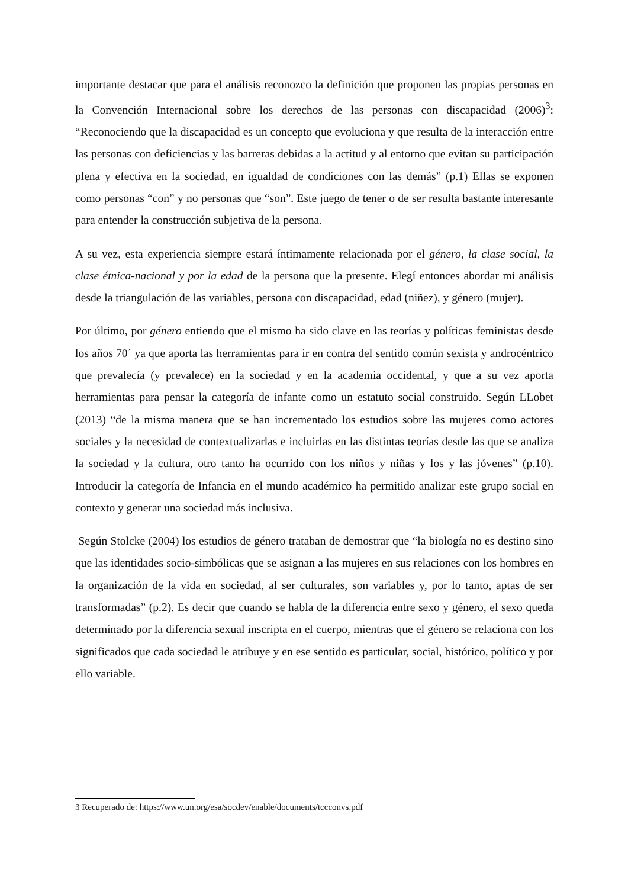importante destacar que para el análisis reconozco la definición que proponen las propias personas en la Convención Internacional sobre los derechos de las personas con discapacidad (2006)<sup>3</sup>: “Reconociendo que la discapacidad es un concepto que evoluciona y que resulta de la interacción entre las personas con deficiencias y las barreras debidas a la actitud y al entorno que evitan su participación plena y efectiva en la sociedad, en igualdad de condiciones con las demás” (p.1) Ellas se exponen como personas “con” y no personas que “son”. Este juego de tener o de ser resulta bastante interesante para entender la construcción subjetiva de la persona.
A su vez, esta experiencia siempre estará íntimamente relacionada por el género, la clase social, la clase étnica-nacional y por la edad de la persona que la presente. Elegí entonces abordar mi análisis desde la triangulación de las variables, persona con discapacidad, edad (niñez), y género (mujer).
Por último, por género entiendo que el mismo ha sido clave en las teorías y políticas feministas desde los años 70´ ya que aporta las herramientas para ir en contra del sentido común sexista y androcéntrico que prevalecía (y prevalece) en la sociedad y en la academia occidental, y que a su vez aporta herramientas para pensar la categoría de infante como un estatuto social construido. Según LLobet (2013) “de la misma manera que se han incrementado los estudios sobre las mujeres como actores sociales y la necesidad de contextualizarlas e incluirlas en las distintas teorías desde las que se analiza la sociedad y la cultura, otro tanto ha ocurrido con los niños y niñas y los y las jóvenes” (p.10). Introducir la categoría de Infancia en el mundo académico ha permitido analizar este grupo social en contexto y generar una sociedad más inclusiva.
Según Stolcke (2004) los estudios de género trataban de demostrar que “la biología no es destino sino que las identidades socio-simbólicas que se asignan a las mujeres en sus relaciones con los hombres en la organización de la vida en sociedad, al ser culturales, son variables y, por lo tanto, aptas de ser transformadas” (p.2). Es decir que cuando se habla de la diferencia entre sexo y género, el sexo queda determinado por la diferencia sexual inscripta en el cuerpo, mientras que el género se relaciona con los significados que cada sociedad le atribuye y en ese sentido es particular, social, histórico, político y por ello variable.
3 Recuperado de: https://www.un.org/esa/socdev/enable/documents/tccconvs.pdf